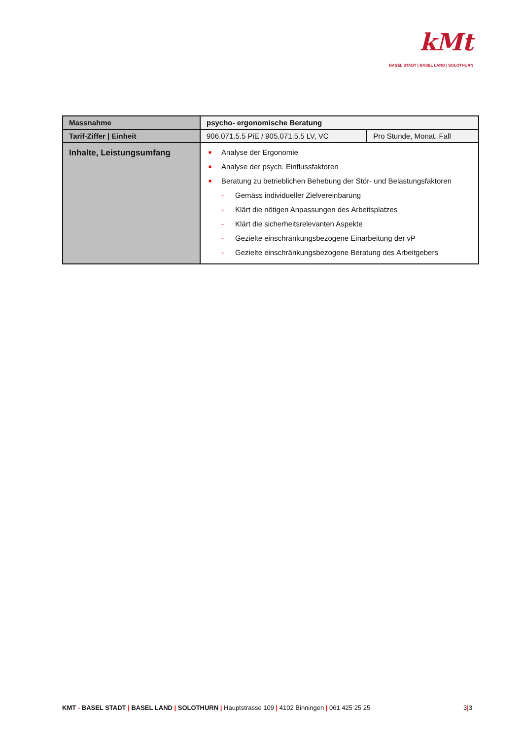kMt
BASEL STADT | BASEL LAND | SOLOTHURN
| Massnahme | psycho- ergonomische Beratung | |
| Tarif-Ziffer / Einheit | 906.071.5.5 PiE / 905.071.5.5 LV, VC | Pro Stunde, Monat, Fall |
| Inhalte, Leistungsumfang | ■ Analyse der Ergonomie ■ Analyse der psych. Einflussfaktoren ■ Beratung zu betrieblichen Behebung der Stör- und Belastungsfaktoren - Gemäss individueller Zielvereinbarung - Klärt die nötigen Anpassungen des Arbeitsplatzes - Klärt die sicherheitsrelevanten Aspekte - Gezielte einschränkungsbezogene Einarbeitung der vP - Gezielte einschränkungsbezogene Beratung des Arbeitgebers | |
KMT - BASEL STADT | BASEL LAND | SOLOTHURN | Hauptstrasse 109 | 4102 Binningen | 061 425 25 25 3|3